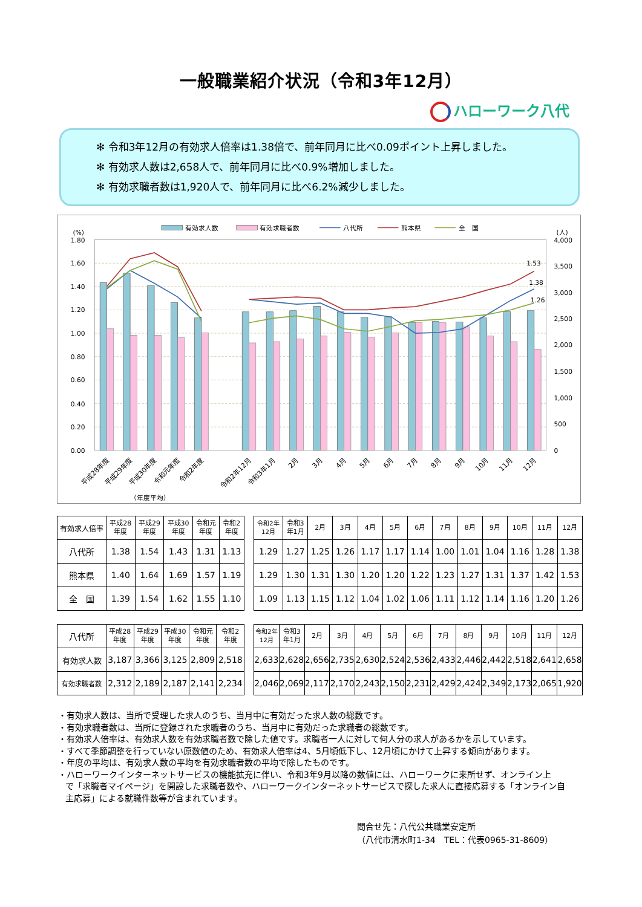一般職業紹介状況（令和3年12月）
ハローワーク八代
✻ 令和3年12月の有効求人倍率は1.38倍で、前年同月に比べ0.09ポイント上昇しました。
✻ 有効求人数は2,658人で、前年同月に比べ0.9%増加しました。
✻ 有効求職者数は1,920人で、前年同月に比べ6.2%減少しました。
有効求人数
有効求職者数
八代所
熊本県
全　国
(%)
(人)
1.80
1.60
1.40
1.20
1.00
0.80
0.60
0.40
0.20
0.00
4,000
3,500
3,000
2,500
2,000
1,500
1,000
500
0
1.53
1.38
1.26
平成28年度
平成29年度
平成30年度
令和元年度
令和2年度
令和2年12月
令和3年1月
2月
3月
4月
5月
6月
7月
8月
9月
10月
11月
12月
（年度平均）
| 有効求人倍率 | 平成28 年度 | 平成29 年度 | 平成30 年度 | 令和元 年度 | 令和2 年度 |
| --- | --- | --- | --- | --- | --- |
| 八代所 | 1.38 | 1.54 | 1.43 | 1.31 | 1.13 |
| 熊本県 | 1.40 | 1.64 | 1.69 | 1.57 | 1.19 |
| 全 国 | 1.39 | 1.54 | 1.62 | 1.55 | 1.10 |
| 令和2年 12月 | 令和3 年1月 | 2月 | 3月 | 4月 | 5月 | 6月 | 7月 | 8月 | 9月 | 10月 | 11月 | 12月 |
| --- | --- | --- | --- | --- | --- | --- | --- | --- | --- | --- | --- | --- |
| 1.29 | 1.27 | 1.25 | 1.26 | 1.17 | 1.17 | 1.14 | 1.00 | 1.01 | 1.04 | 1.16 | 1.28 | 1.38 |
| 1.29 | 1.30 | 1.31 | 1.30 | 1.20 | 1.20 | 1.22 | 1.23 | 1.27 | 1.31 | 1.37 | 1.42 | 1.53 |
| 1.09 | 1.13 | 1.15 | 1.12 | 1.04 | 1.02 | 1.06 | 1.11 | 1.12 | 1.14 | 1.16 | 1.20 | 1.26 |
| 八代所 | 平成28 年度 | 平成29 年度 | 平成30 年度 | 令和元 年度 | 令和2 年度 |
| --- | --- | --- | --- | --- | --- |
| 有効求人数 | 3,187 | 3,366 | 3,125 | 2,809 | 2,518 |
| 有効求職者数 | 2,312 | 2,189 | 2,187 | 2,141 | 2,234 |
| 令和2年 12月 | 令和3 年1月 | 2月 | 3月 | 4月 | 5月 | 6月 | 7月 | 8月 | 9月 | 10月 | 11月 | 12月 |
| --- | --- | --- | --- | --- | --- | --- | --- | --- | --- | --- | --- | --- |
| 2,633 | 2,628 | 2,656 | 2,735 | 2,630 | 2,524 | 2,536 | 2,433 | 2,446 | 2,442 | 2,518 | 2,641 | 2,658 |
| 2,046 | 2,069 | 2,117 | 2,170 | 2,243 | 2,150 | 2,231 | 2,429 | 2,424 | 2,349 | 2,173 | 2,065 | 1,920 |
・有効求人数は、当所で受理した求人のうち、当月中に有効だった求人数の総数です。
・有効求職者数は、当所に登録された求職者のうち、当月中に有効だった求職者の総数です。
・有効求人倍率は、有効求人数を有効求職者数で除した値です。求職者一人に対して何人分の求人があるかを示しています。
・すべて季節調整を行っていない原数値のため、有効求人倍率は4、5月頃低下し、12月頃にかけて上昇する傾向があります。
・年度の平均は、有効求人数の平均を有効求職者数の平均で除したものです。
・ハローワークインターネットサービスの機能拡充に伴い、令和3年9月以降の数値には、ハローワークに来所せず、オンライン上
で「求職者マイページ」を開設した求職者数や、ハローワークインターネットサービスで探した求人に直接応募する「オンライン自
主応募」による就職件数等が含まれています。
問合せ先：八代公共職業安定所
（八代市清水町1-34　TEL：代表0965-31-8609）